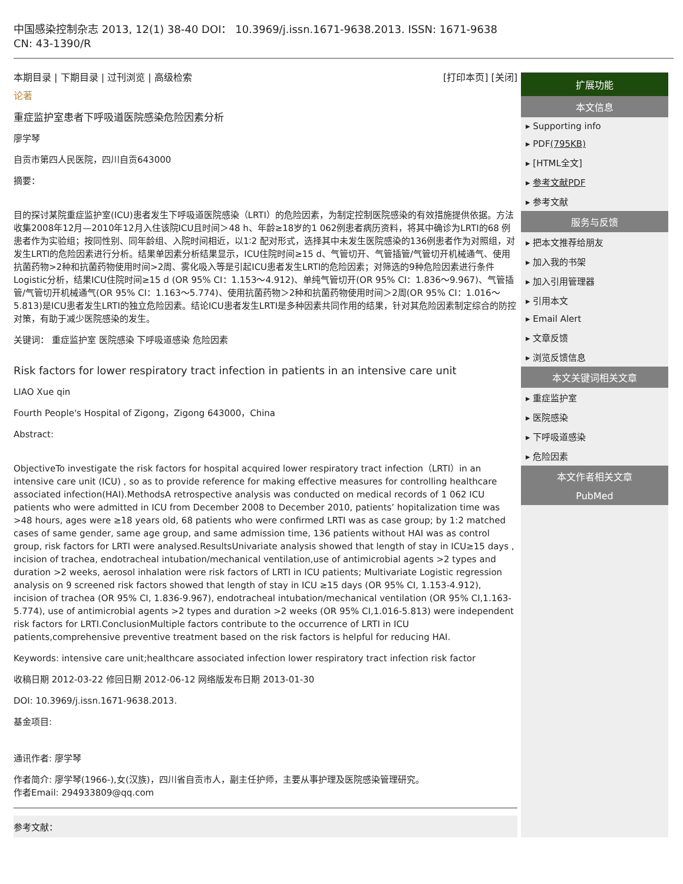中国感染控制杂志 2013, 12(1) 38-40 DOI： 10.3969/j.issn.1671-9638.2013. ISSN: 1671-9638 CN: 43-1390/R
本期目录 | 下期目录 | 过刊浏览 | 高级检索 [打印本页] [关闭]
论著
重症监护室患者下呼吸道医院感染危险因素分析
廖学琴
自贡市第四人民医院，四川自贡643000
摘要：
目的探讨某院重症监护室(ICU)患者发生下呼吸道医院感染（LRTI）的危险因素，为制定控制医院感染的有效措施提供依据。方法收集2008年12月—2010年12月入住该院ICU且时间＞48 h、年龄≥18岁的1 062例患者病历资料，将其中确诊为LRTI的68 例患者作为实验组；按同性别、同年龄组、入院时间相近，以1∶2 配对形式，选择其中未发生医院感染的136例患者作为对照组，对发生LRTI的危险因素进行分析。结果单因素分析结果显示，ICU住院时间≥15 d、气管切开、气管插管/气管切开机械通气、使用抗菌药物>2种和抗菌药物使用时间>2周、雾化吸入等是引起ICU患者发生LRTI的危险因素；对筛选的9种危险因素进行条件Logistic分析，结果ICU住院时间≥15 d (OR 95% CI：1.153～4.912)、单纯气管切开(OR 95% CI：1.836～9.967)、气管插管/气管切开机械通气(OR 95% CI：1.163～5.774)、使用抗菌药物＞2种和抗菌药物使用时间＞2周(OR 95% CI：1.016～5.813)是ICU患者发生LRTI的独立危险因素。结论ICU患者发生LRTI是多种因素共同作用的结果，针对其危险因素制定综合的防控对策，有助于减少医院感染的发生。
关键词： 重症监护室 医院感染 下呼吸道感染 危险因素
Risk factors for lower respiratory tract infection in patients in an intensive care unit
LIAO Xue qin
Fourth People's Hospital of Zigong，Zigong 643000，China
Abstract:
ObjectiveTo investigate the risk factors for hospital acquired lower respiratory tract infection（LRTI）in an intensive care unit (ICU) , so as to provide reference for making effective measures for controlling healthcare associated infection(HAI).MethodsA retrospective analysis was conducted on medical records of 1 062 ICU patients who were admitted in ICU from December 2008 to December 2010, patients’ hopitalization time was >48 hours, ages were ≥18 years old, 68 patients who were confirmed LRTI was as case group; by 1:2 matched cases of same gender, same age group, and same admission time, 136 patients without HAI was as control group, risk factors for LRTI were analysed.ResultsUnivariate analysis showed that length of stay in ICU≥15 days , incision of trachea, endotracheal intubation/mechanical ventilation,use of antimicrobial agents >2 types and duration >2 weeks, aerosol inhalation were risk factors of LRTI in ICU patients; Multivariate Logistic regression analysis on 9 screened risk factors showed that length of stay in ICU ≥15 days (OR 95% CI, 1.153-4.912), incision of trachea (OR 95% CI, 1.836-9.967), endotracheal intubation/mechanical ventilation (OR 95% CI,1.163-5.774), use of antimicrobial agents >2 types and duration >2 weeks (OR 95% CI,1.016-5.813) were independent risk factors for LRTI.ConclusionMultiple factors contribute to the occurrence of LRTI in ICU patients,comprehensive preventive treatment based on the risk factors is helpful for reducing HAI.
Keywords: intensive care unit;healthcare associated infection lower respiratory tract infection risk factor
收稿日期 2012-03-22 修回日期 2012-06-12 网络版发布日期 2013-01-30
DOI: 10.3969/j.issn.1671-9638.2013.
基金项目:
通讯作者: 廖学琴
作者简介: 廖学琴(1966-),女(汉族)，四川省自贡市人，副主任护师，主要从事护理及医院感染管理研究。
作者Email: 294933809@qq.com
参考文献：
扩展功能
本文信息
▸ Supporting info
▸ PDF(795KB)
▸ [HTML全文]
▸ 参考文献PDF
▸ 参考文献
服务与反馈
▸ 把本文推荐给朋友
▸ 加入我的书架
▸ 加入引用管理器
▸ 引用本文
▸ Email Alert
▸ 文章反馈
▸ 浏览反馈信息
本文关键词相关文章
▸ 重症监护室
▸ 医院感染
▸ 下呼吸道感染
▸ 危险因素
本文作者相关文章
PubMed